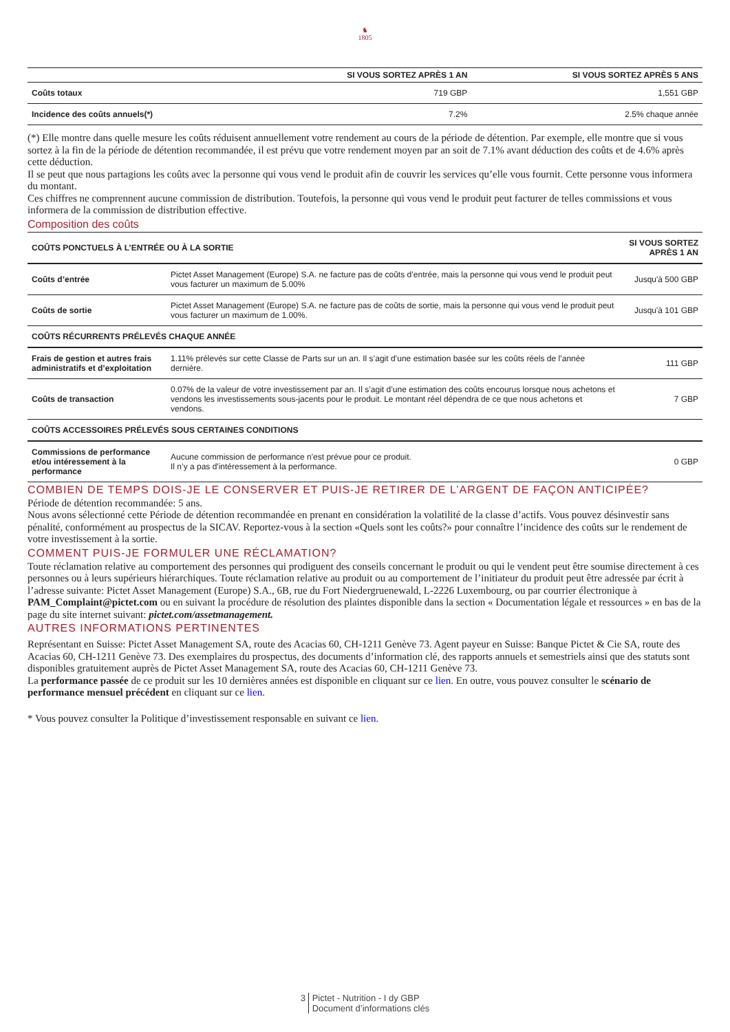♞
1805
| | SI VOUS SORTEZ APRÈS 1 AN | SI VOUS SORTEZ APRÈS 5 ANS |
| --- | --- | --- |
| Coûts totaux | 719 GBP | 1,551 GBP |
| Incidence des coûts annuels(*) | 7.2% | 2.5% chaque année |
(*) Elle montre dans quelle mesure les coûts réduisent annuellement votre rendement au cours de la période de détention. Par exemple, elle montre que si vous sortez à la fin de la période de détention recommandée, il est prévu que votre rendement moyen par an soit de 7.1% avant déduction des coûts et de 4.6% après cette déduction.
Il se peut que nous partagions les coûts avec la personne qui vous vend le produit afin de couvrir les services qu’elle vous fournit. Cette personne vous informera du montant.
Ces chiffres ne comprennent aucune commission de distribution. Toutefois, la personne qui vous vend le produit peut facturer de telles commissions et vous informera de la commission de distribution effective.
Composition des coûts
| COÛTS PONCTUELS À L’ENTRÉE OU À LA SORTIE | | SI VOUS SORTEZ APRÈS 1 AN |
| Coûts d’entrée | Pictet Asset Management (Europe) S.A. ne facture pas de coûts d’entrée, mais la personne qui vous vend le produit peut vous facturer un maximum de 5.00% | Jusqu'à 500 GBP |
| Coûts de sortie | Pictet Asset Management (Europe) S.A. ne facture pas de coûts de sortie, mais la personne qui vous vend le produit peut vous facturer un maximum de 1.00%. | Jusqu'à 101 GBP |
| COÛTS RÉCURRENTS PRÉLEVÉS CHAQUE ANNÉE | | |
| Frais de gestion et autres frais administratifs et d’exploitation | 1.11% prélevés sur cette Classe de Parts sur un an. Il s’agit d’une estimation basée sur les coûts réels de l’année dernière. | 111 GBP |
| Coûts de transaction | 0.07% de la valeur de votre investissement par an. Il s’agit d’une estimation des coûts encourus lorsque nous achetons et vendons les investissements sous-jacents pour le produit. Le montant réel dépendra de ce que nous achetons et vendons. | 7 GBP |
| COÛTS ACCESSOIRES PRÉLEVÉS SOUS CERTAINES CONDITIONS | | |
| Commissions de performance et/ou intéressement à la performance | Aucune commission de performance n'est prévue pour ce produit. Il n’y a pas d'intéressement à la performance. | 0 GBP |
COMBIEN DE TEMPS DOIS-JE LE CONSERVER ET PUIS-JE RETIRER DE L’ARGENT DE FAÇON ANTICIPÉE?
Période de détention recommandée: 5 ans.
Nous avons sélectionné cette Période de détention recommandée en prenant en considération la volatilité de la classe d’actifs. Vous pouvez désinvestir sans pénalité, conformément au prospectus de la SICAV. Reportez-vous à la section «Quels sont les coûts?» pour connaître l’incidence des coûts sur le rendement de votre investissement à la sortie.
COMMENT PUIS-JE FORMULER UNE RÉCLAMATION?
Toute réclamation relative au comportement des personnes qui prodiguent des conseils concernant le produit ou qui le vendent peut être soumise directement à ces personnes ou à leurs supérieurs hiérarchiques. Toute réclamation relative au produit ou au comportement de l’initiateur du produit peut être adressée par écrit à l’adresse suivante: Pictet Asset Management (Europe) S.A., 6B, rue du Fort Niedergruenewald, L-2226 Luxembourg, ou par courrier électronique à PAM_Complaint@pictet.com ou en suivant la procédure de résolution des plaintes disponible dans la section « Documentation légale et ressources » en bas de la page du site internet suivant: pictet.com/assetmanagement.
AUTRES INFORMATIONS PERTINENTES
Représentant en Suisse: Pictet Asset Management SA, route des Acacias 60, CH-1211 Genève 73. Agent payeur en Suisse: Banque Pictet & Cie SA, route des Acacias 60, CH-1211 Genève 73. Des exemplaires du prospectus, des documents d’information clé, des rapports annuels et semestriels ainsi que des statuts sont disponibles gratuitement auprès de Pictet Asset Management SA, route des Acacias 60, CH-1211 Genève 73.
La performance passée de ce produit sur les 10 dernières années est disponible en cliquant sur ce lien. En outre, vous pouvez consulter le scénario de performance mensuel précédent en cliquant sur ce lien.
* Vous pouvez consulter la Politique d’investissement responsable en suivant ce lien.
3 Pictet - Nutrition - I dy GBP
Document d’informations clés